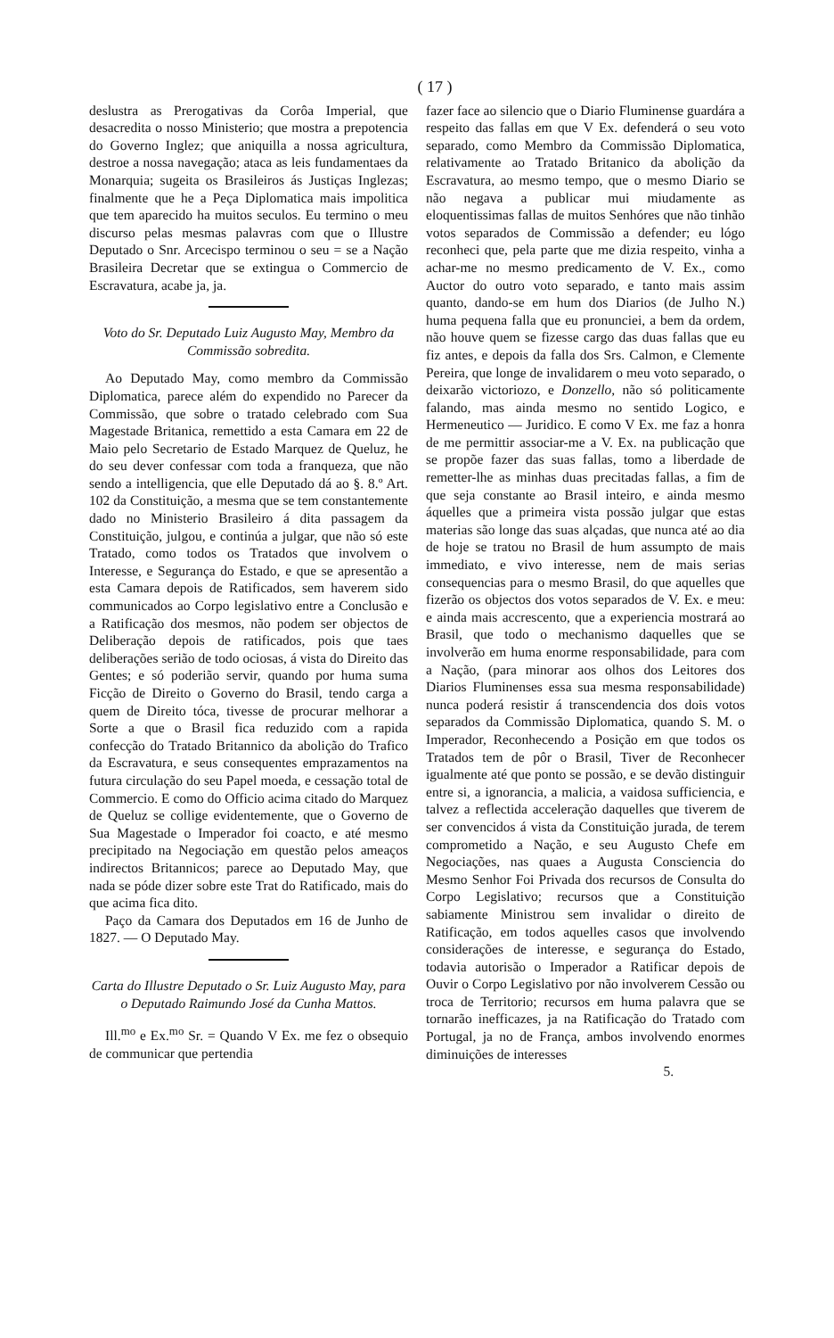( 17 )
deslustra as Prerogativas da Corôa Imperial, que desacredita o nosso Ministerio; que mostra a prepotencia do Governo Inglez; que aniquilla a nossa agricultura, destroe a nossa navegação; ataca as leis fundamentaes da Monarquia; sugeita os Brasileiros ás Justiças Inglezas; finalmente que he a Peça Diplomatica mais impolitica que tem aparecido ha muitos seculos. Eu termino o meu discurso pelas mesmas palavras com que o Illustre Deputado o Snr. Arcecispo terminou o seu = se a Nação Brasileira Decretar que se extingua o Commercio de Escravatura, acabe ja, ja.
Voto do Sr. Deputado Luiz Augusto May, Membro da Commissão sobredita.
Ao Deputado May, como membro da Commissão Diplomatica, parece além do expendido no Parecer da Commissão, que sobre o tratado celebrado com Sua Magestade Britanica, remettido a esta Camara em 22 de Maio pelo Secretario de Estado Marquez de Queluz, he do seu dever confessar com toda a franqueza, que não sendo a intelligencia, que elle Deputado dá ao §. 8.º Art. 102 da Constituição, a mesma que se tem constantemente dado no Ministerio Brasileiro á dita passagem da Constituição, julgou, e continúa a julgar, que não só este Tratado, como todos os Tratados que involvem o Interesse, e Segurança do Estado, e que se apresentão a esta Camara depois de Ratificados, sem haverem sido communicados ao Corpo legislativo entre a Conclusão e a Ratificação dos mesmos, não podem ser objectos de Deliberação depois de ratificados, pois que taes deliberações serião de todo ociosas, á vista do Direito das Gentes; e só poderião servir, quando por huma suma Ficção de Direito o Governo do Brasil, tendo carga a quem de Direito tóca, tivesse de procurar melhorar a Sorte a que o Brasil fica reduzido com a rapida confecção do Tratado Britannico da abolição do Trafico da Escravatura, e seus consequentes emprazamentos na futura circulação do seu Papel moeda, e cessação total de Commercio. E como do Officio acima citado do Marquez de Queluz se collige evidentemente, que o Governo de Sua Magestade o Imperador foi coacto, e até mesmo precipitado na Negociação em questão pelos ameaços indirectos Britannicos; parece ao Deputado May, que nada se póde dizer sobre este Trat do Ratificado, mais do que acima fica dito.
Paço da Camara dos Deputados em 16 de Junho de 1827. — O Deputado May.
Carta do Illustre Deputado o Sr. Luiz Augusto May, para o Deputado Raimundo José da Cunha Mattos.
Ill.<sup>mo</sup> e Ex.<sup>mo</sup> Sr. = Quando V Ex. me fez o obsequio de communicar que pertendia
fazer face ao silencio que o Diario Fluminense guardára a respeito das fallas em que V Ex. defenderá o seu voto separado, como Membro da Commissão Diplomatica, relativamente ao Tratado Britanico da abolição da Escravatura, ao mesmo tempo, que o mesmo Diario se não negava a publicar mui miudamente as eloquentissimas fallas de muitos Senhóres que não tinhão votos separados de Commissão a defender; eu lógo reconheci que, pela parte que me dizia respeito, vinha a achar-me no mesmo predicamento de V. Ex., como Auctor do outro voto separado, e tanto mais assim quanto, dando-se em hum dos Diarios (de Julho N.) huma pequena falla que eu pronunciei, a bem da ordem, não houve quem se fizesse cargo das duas fallas que eu fiz antes, e depois da falla dos Srs. Calmon, e Clemente Pereira, que longe de invalidarem o meu voto separado, o deixarão victoriozo, e Donzello, não só politicamente falando, mas ainda mesmo no sentido Logico, e Hermeneutico — Juridico. E como V Ex. me faz a honra de me permittir associar-me a V. Ex. na publicação que se propõe fazer das suas fallas, tomo a liberdade de remetter-lhe as minhas duas precitadas fallas, a fim de que seja constante ao Brasil inteiro, e ainda mesmo áquelles que a primeira vista possão julgar que estas materias são longe das suas alçadas, que nunca até ao dia de hoje se tratou no Brasil de hum assumpto de mais immediato, e vivo interesse, nem de mais serias consequencias para o mesmo Brasil, do que aquelles que fizerão os objectos dos votos separados de V. Ex. e meu: e ainda mais accrescento, que a experiencia mostrará ao Brasil, que todo o mechanismo daquelles que se involverão em huma enorme responsabilidade, para com a Nação, (para minorar aos olhos dos Leitores dos Diarios Fluminenses essa sua mesma responsabilidade) nunca poderá resistir á transcendencia dos dois votos separados da Commissão Diplomatica, quando S. M. o Imperador, Reconhecendo a Posição em que todos os Tratados tem de pôr o Brasil, Tiver de Reconhecer igualmente até que ponto se possão, e se devão distinguir entre si, a ignorancia, a malicia, a vaidosa sufficiencia, e talvez a reflectida acceleração daquelles que tiverem de ser convencidos á vista da Constituição jurada, de terem comprometido a Nação, e seu Augusto Chefe em Negociações, nas quaes a Augusta Consciencia do Mesmo Senhor Foi Privada dos recursos de Consulta do Corpo Legislativo; recursos que a Constituição sabiamente Ministrou sem invalidar o direito de Ratificação, em todos aquelles casos que involvendo considerações de interesse, e segurança do Estado, todavia autorisão o Imperador a Ratificar depois de Ouvir o Corpo Legislativo por não involverem Cessão ou troca de Territorio; recursos em huma palavra que se tornarão inefficazes, ja na Ratificação do Tratado com Portugal, ja no de França, ambos involvendo enormes diminuições de interesses
5.